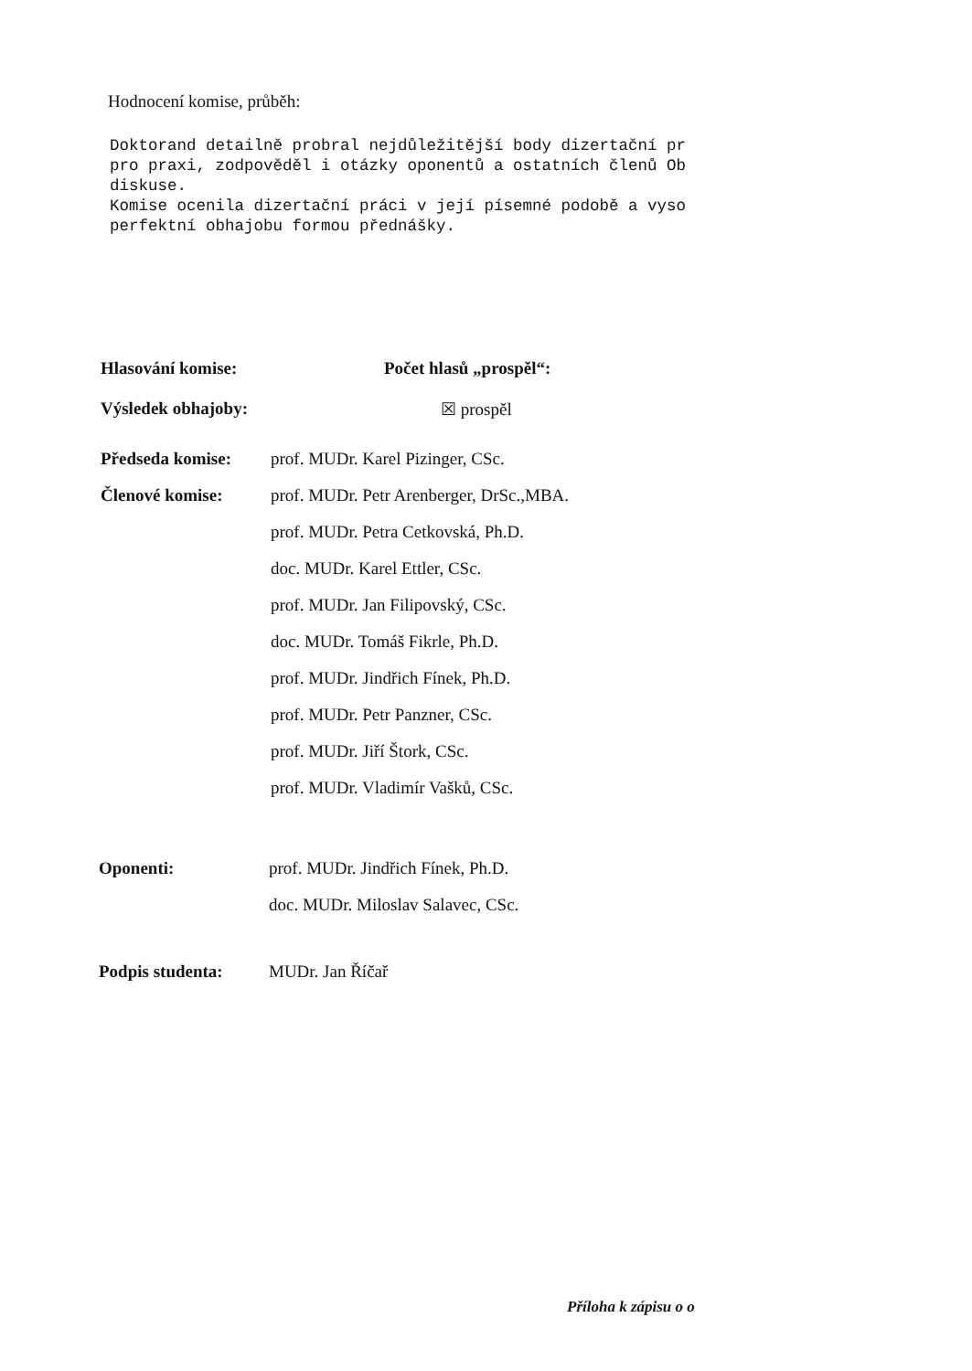Hodnocení komise, průběh:
Doktorand detailně probral nejdůležitější body dizertační pr pro praxi, zodpověděl i otázky oponentů a ostatních členů Ob diskuse. Komise ocenila dizertační práci v její písemné podobě a vyso perfektní obhajobu formou přednášky.
Hlasování komise: Počet hlasů „prospěl“:
Výsledek obhajoby: ☒ prospěl
Předseda komise: prof. MUDr. Karel Pizinger, CSc.
Členové komise: prof. MUDr. Petr Arenberger, DrSc.,MBA.
prof. MUDr. Petra Cetkovská, Ph.D.
doc. MUDr. Karel Ettler, CSc.
prof. MUDr. Jan Filipovský, CSc.
doc. MUDr. Tomáš Fikrle, Ph.D.
prof. MUDr. Jindřich Fínek, Ph.D.
prof. MUDr. Petr Panzner, CSc.
prof. MUDr. Jiří Štork, CSc.
prof. MUDr. Vladimír Vašků, CSc.
Oponenti: prof. MUDr. Jindřich Fínek, Ph.D.
doc. MUDr. Miloslav Salavec, CSc.
Podpis studenta: MUDr. Jan Říčař
Příloha k zápisu o o